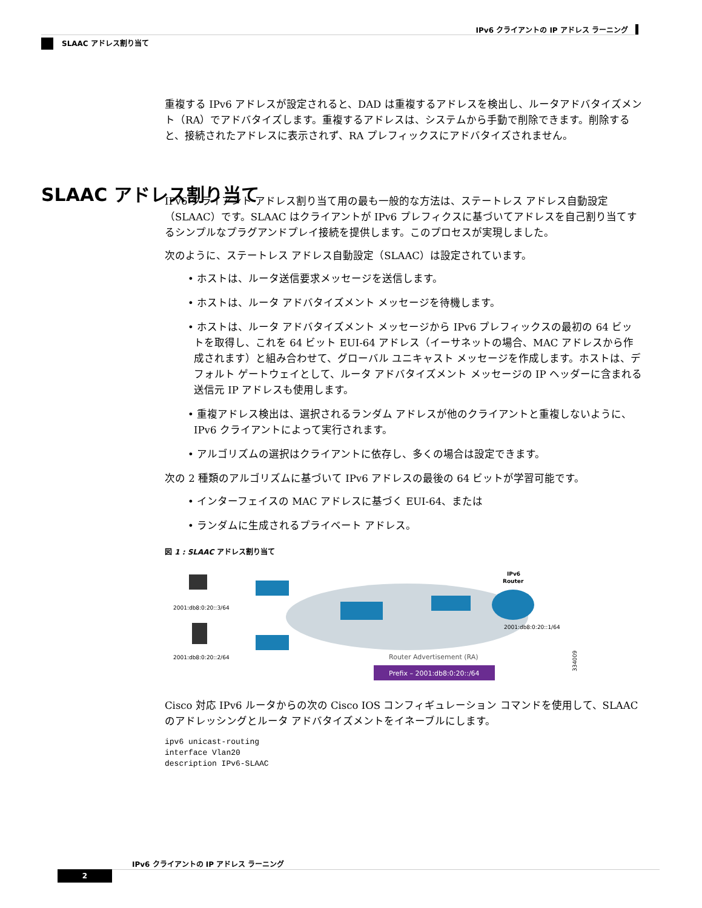IPv6 クライアントの IP アドレス ラーニング
SLAAC アドレス割り当て
重複する IPv6 アドレスが設定されると、DAD は重複するアドレスを検出し、ルータアドバタイズメント（RA）でアドバタイズします。重複するアドレスは、システムから手動で削除できます。削除すると、接続されたアドレスに表示されず、RA プレフィックスにアドバタイズされません。
IPv6 クライアント アドレス割り当て用の最も一般的な方法は、ステートレス アドレス自動設定（SLAAC）です。SLAAC はクライアントが IPv6 プレフィクスに基づいてアドレスを自己割り当てするシンプルなプラグアンドプレイ接続を提供します。このプロセスが実現しました。
次のように、ステートレス アドレス自動設定（SLAAC）は設定されています。
• ホストは、ルータ送信要求メッセージを送信します。
• ホストは、ルータ アドバタイズメント メッセージを待機します。
• ホストは、ルータ アドバタイズメント メッセージから IPv6 プレフィックスの最初の 64 ビットを取得し、これを 64 ビット EUI-64 アドレス（イーサネットの場合、MAC アドレスから作成されます）と組み合わせて、グローバル ユニキャスト メッセージを作成します。ホストは、デフォルト ゲートウェイとして、ルータ アドバタイズメント メッセージの IP ヘッダーに含まれる送信元 IP アドレスも使用します。
• 重複アドレス検出は、選択されるランダム アドレスが他のクライアントと重複しないように、IPv6 クライアントによって実行されます。
• アルゴリズムの選択はクライアントに依存し、多くの場合は設定できます。
次の 2 種類のアルゴリズムに基づいて IPv6 アドレスの最後の 64 ビットが学習可能です。
• インターフェイスの MAC アドレスに基づく EUI-64、または
• ランダムに生成されるプライベート アドレス。
図 1 : SLAAC アドレス割り当て
2001:db8:0:20::3/64
2001:db8:0:20::2/64
IPv6
Router
2001:db8:0:20::1/64
Router Advertisement (RA)
Prefix – 2001:db8:0:20::/64
334009
Cisco 対応 IPv6 ルータからの次の Cisco IOS コンフィギュレーション コマンドを使用して、SLAAC のアドレッシングとルータ アドバタイズメントをイネーブルにします。
ipv6 unicast-routing
interface Vlan20
description IPv6-SLAAC
SLAAC アドレス割り当て
IPv6 クライアントの IP アドレス ラーニング
2